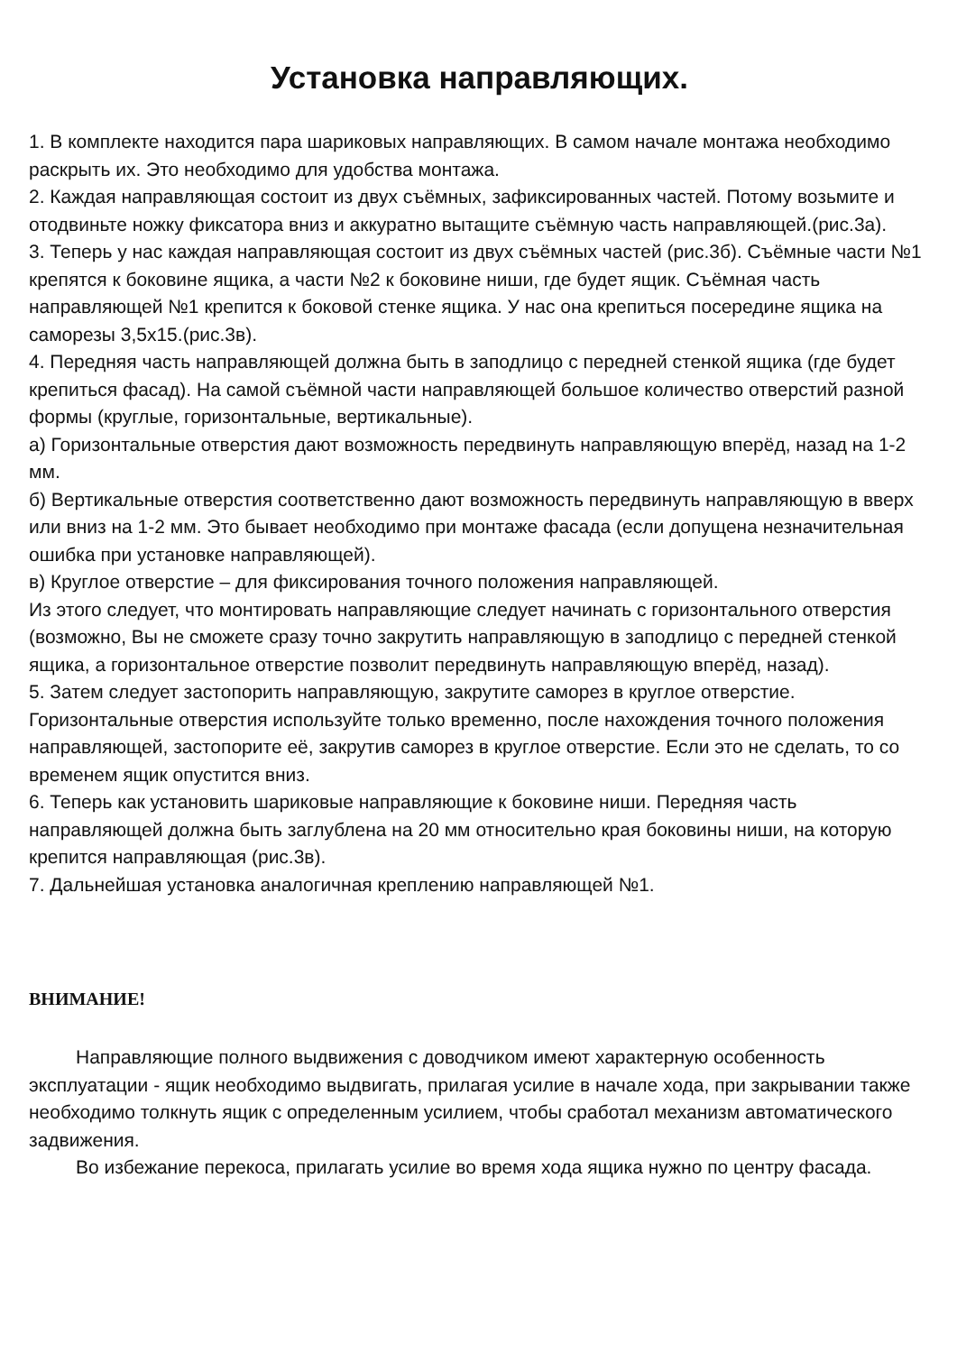Установка направляющих.
1. В комплекте находится пара шариковых направляющих. В самом начале монтажа необходимо раскрыть их. Это необходимо для удобства монтажа.
2. Каждая направляющая состоит из двух съёмных, зафиксированных частей. Потому возьмите и отодвиньте ножку фиксатора вниз и аккуратно вытащите съёмную часть направляющей.(рис.3а).
3. Теперь у нас каждая направляющая состоит из двух съёмных частей (рис.3б). Съёмные части №1 крепятся к боковине ящика, а части №2 к боковине ниши, где будет ящик. Съёмная часть направляющей №1 крепится к боковой стенке ящика. У нас она крепиться посередине ящика на саморезы 3,5х15.(рис.3в).
4. Передняя часть направляющей должна быть в заподлицо с передней стенкой ящика (где будет крепиться фасад). На самой съёмной части направляющей большое количество отверстий разной формы (круглые, горизонтальные, вертикальные).
а) Горизонтальные отверстия дают возможность передвинуть направляющую вперёд, назад на 1-2 мм.
б) Вертикальные отверстия соответственно дают возможность передвинуть направляющую в вверх или вниз на 1-2 мм. Это бывает необходимо при монтаже фасада (если допущена незначительная ошибка при установке направляющей).
в) Круглое отверстие – для фиксирования точного положения направляющей.
Из этого следует, что монтировать направляющие следует начинать с горизонтального отверстия (возможно, Вы не сможете сразу точно закрутить направляющую в заподлицо с передней стенкой ящика, а горизонтальное отверстие позволит передвинуть направляющую вперёд, назад).
5. Затем следует застопорить направляющую, закрутите саморез в круглое отверстие. Горизонтальные отверстия используйте только временно, после нахождения точного положения направляющей, застопорите её, закрутив саморез в круглое отверстие. Если это не сделать, то со временем ящик опустится вниз.
6. Теперь как установить шариковые направляющие к боковине ниши. Передняя часть направляющей должна быть заглублена на 20 мм относительно края боковины ниши, на которую крепится направляющая (рис.3в).
7. Дальнейшая установка аналогичная креплению направляющей №1.
ВНИМАНИЕ!
Направляющие полного выдвижения с доводчиком имеют характерную особенность эксплуатации - ящик необходимо выдвигать, прилагая усилие в начале хода, при закрывании также необходимо толкнуть ящик с определенным усилием, чтобы сработал механизм автоматического задвижения.
Во избежание перекоса, прилагать усилие во время хода ящика нужно по центру фасада.